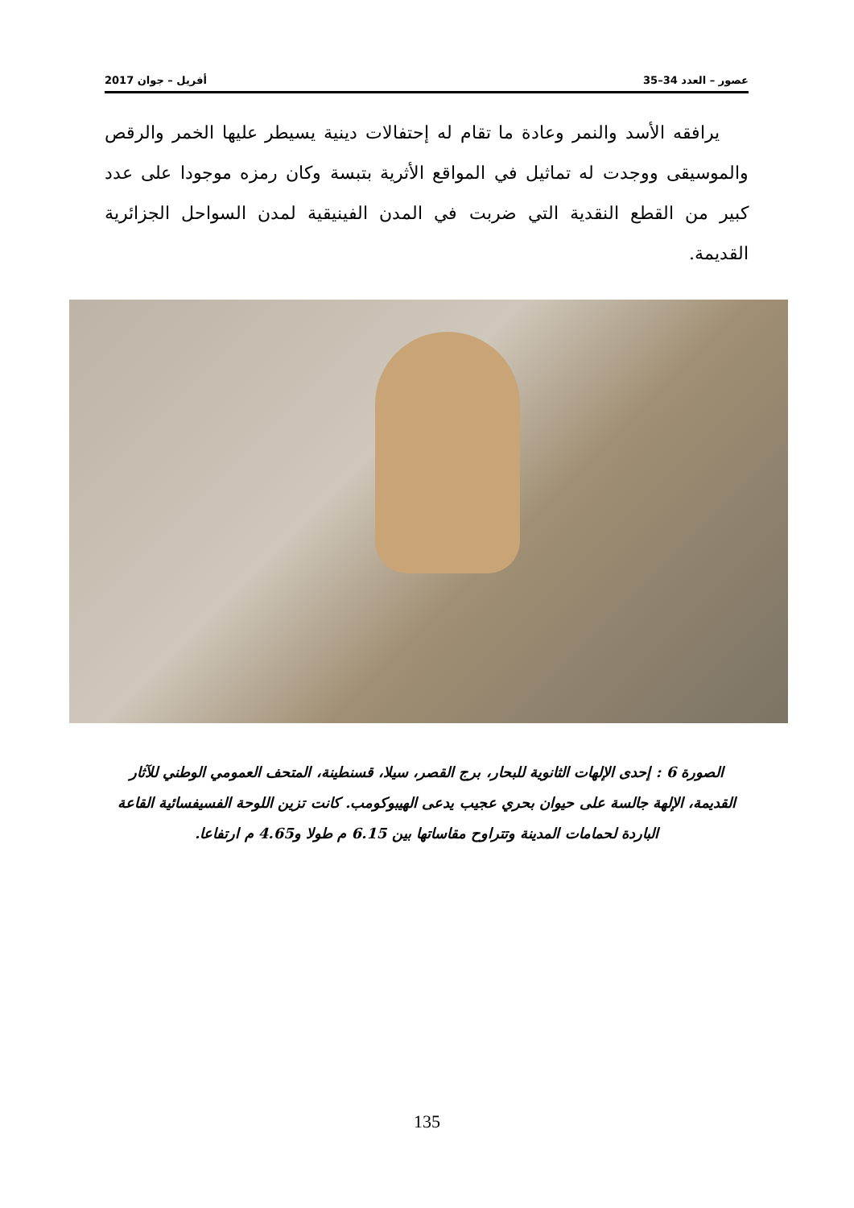عصور – العدد 34–35 أفريل – جوان 2017
يرافقه الأسد والنمر وعادة ما تقام له إحتفالات دينية يسيطر عليها الخمر والرقص والموسيقى ووجدت له تماثيل في المواقع الأثرية بتبسة وكان رمزه موجودا على عدد كبير من القطع النقدية التي ضربت في المدن الفينيقية لمدن السواحل الجزائرية القديمة.
الصورة 6 : إحدى الإلهات الثانوية للبحار، برج القصر، سيلا، قسنطينة، المتحف العمومي الوطني للآثار القديمة، الإلهة جالسة على حيوان بحري عجيب يدعى الهيبوكومب. كانت تزين اللوحة الفسيفسائية القاعة الباردة لحمامات المدينة وتتراوح مقاساتها بين 6.15 م طولا و4.65 م ارتفاعا.
135